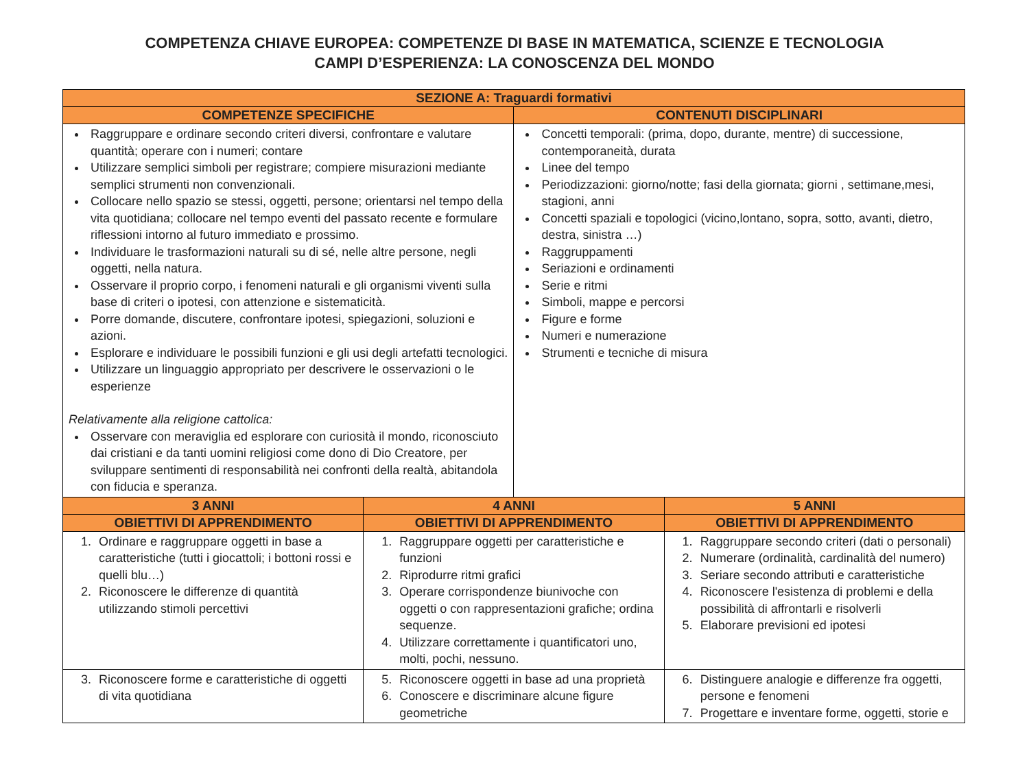COMPETENZA CHIAVE EUROPEA: COMPETENZE DI BASE IN MATEMATICA, SCIENZE E TECNOLOGIA
CAMPI D’ESPERIENZA: LA CONOSCENZA DEL MONDO
| SEZIONE A: Traguardi formativi | | | |
| --- | --- | --- | --- |
| COMPETENZE SPECIFICHE | | CONTENUTI DISCIPLINARI | |
| Raggruppare e ordinare secondo criteri diversi, confrontare e valutare quantità; operare con i numeri; contare Utilizzare semplici simboli per registrare; compiere misurazioni mediante semplici strumenti non convenzionali. Collocare nello spazio se stessi, oggetti, persone; orientarsi nel tempo della vita quotidiana; collocare nel tempo eventi del passato recente e formulare riflessioni intorno al futuro immediato e prossimo. Individuare le trasformazioni naturali su di sé, nelle altre persone, negli oggetti, nella natura. Osservare il proprio corpo, i fenomeni naturali e gli organismi viventi sulla base di criteri o ipotesi, con attenzione e sistematicità. Porre domande, discutere, confrontare ipotesi, spiegazioni, soluzioni e azioni. Esplorare e individuare le possibili funzioni e gli usi degli artefatti tecnologici. Utilizzare un linguaggio appropriato per descrivere le osservazioni o le esperienze Relativamente alla religione cattolica: Osservare con meraviglia ed esplorare con curiosità il mondo, riconosciuto dai cristiani e da tanti uomini religiosi come dono di Dio Creatore, per sviluppare sentimenti di responsabilità nei confronti della realtà, abitandola con fiducia e speranza. | | Concetti temporali: (prima, dopo, durante, mentre) di successione, contemporaneità, durata Linee del tempo Periodizzazioni: giorno/notte; fasi della giornata; giorni , settimane,mesi, stagioni, anni Concetti spaziali e topologici (vicino,lontano, sopra, sotto, avanti, dietro, destra, sinistra …) Raggruppamenti Seriazioni e ordinamenti Serie e ritmi Simboli, mappe e percorsi Figure e forme Numeri e numerazione Strumenti e tecniche di misura | |
| 3 ANNI | 4 ANNI | | 5 ANNI |
| OBIETTIVI DI APPRENDIMENTO | OBIETTIVI DI APPRENDIMENTO | | OBIETTIVI DI APPRENDIMENTO |
| 1. Ordinare e raggruppare oggetti in base a caratteristiche (tutti i giocattoli; i bottoni rossi e quelli blu…) 2. Riconoscere le differenze di quantità utilizzando stimoli percettivi | 1. Raggruppare oggetti per caratteristiche e funzioni 2. Riprodurre ritmi grafici 3. Operare corrispondenze biunivoche con oggetti o con rappresentazioni grafiche; ordina sequenze. 4. Utilizzare correttamente i quantificatori uno, molti, pochi, nessuno. | | 1. Raggruppare secondo criteri (dati o personali) 2. Numerare (ordinalità, cardinalità del numero) 3. Seriare secondo attributi e caratteristiche 4. Riconoscere l'esistenza di problemi e della possibilità di affrontarli e risolverli 5. Elaborare previsioni ed ipotesi |
| 3. Riconoscere forme e caratteristiche di oggetti di vita quotidiana | 5. Riconoscere oggetti in base ad una proprietà 6. Conoscere e discriminare alcune figure geometriche | | 6. Distinguere analogie e differenze fra oggetti, persone e fenomeni 7. Progettare e inventare forme, oggetti, storie e |